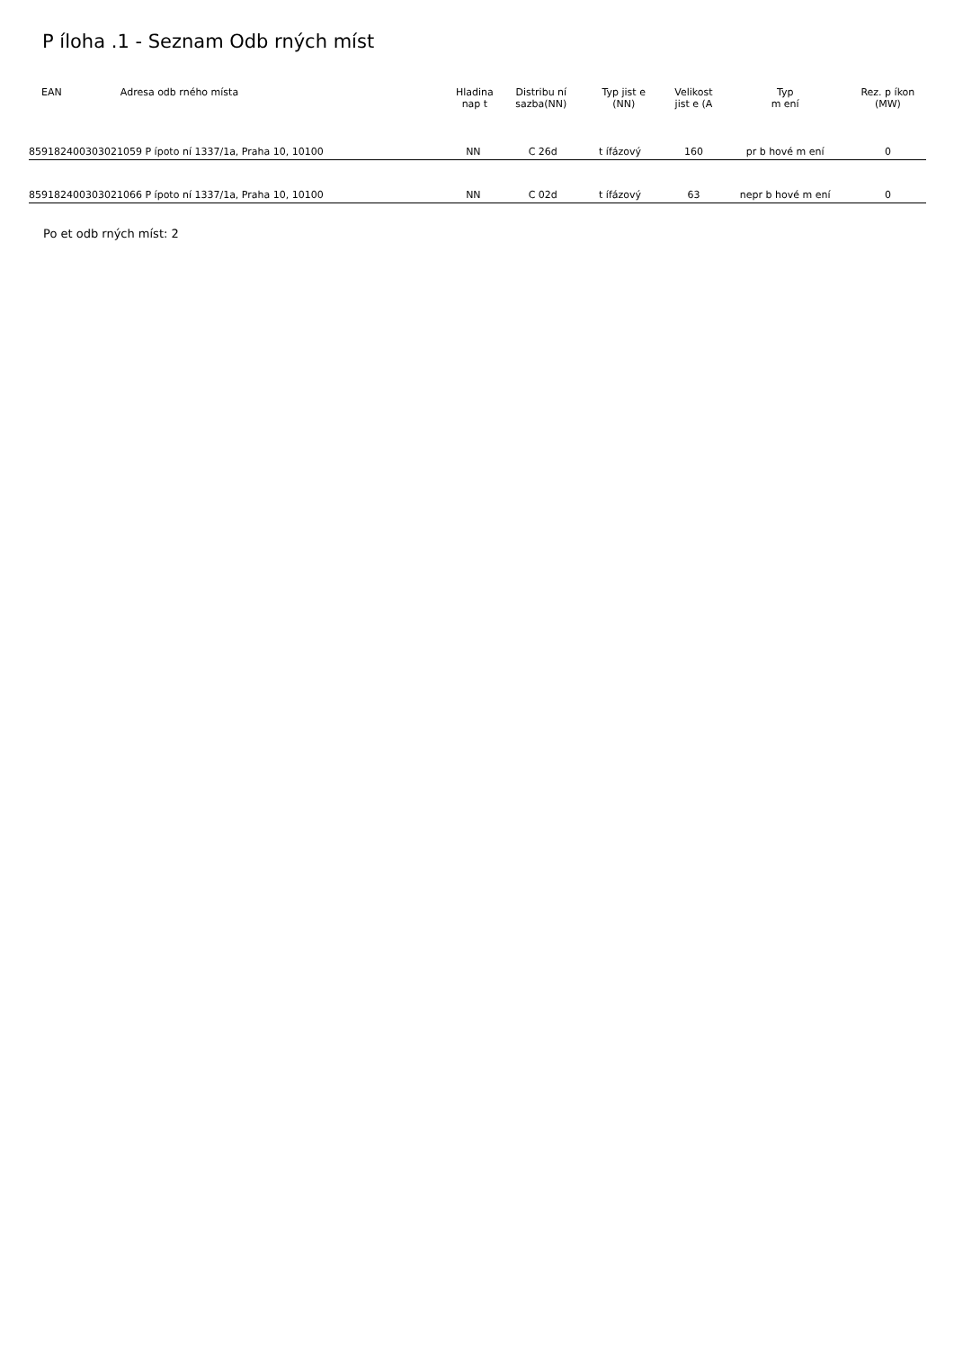P íloha .1 - Seznam Odb rných míst
| EAN | Adresa odb rného místa | Hladina nap t | Distribu ní sazba(NN) | Typ jist e (NN) | Velikost jist e (A | Typ m ení | Rez. p íkon (MW) |
| --- | --- | --- | --- | --- | --- | --- | --- |
| 859182400303021059 P ípoto ní 1337/1a, Praha 10, 10100 | | NN | C 26d | t ífázový | 160 | pr b hové m ení | 0 |
| 859182400303021066 P ípoto ní 1337/1a, Praha 10, 10100 | | NN | C 02d | t ífázový | 63 | nepr b hové m ení | 0 |
Po et odb rných míst: 2